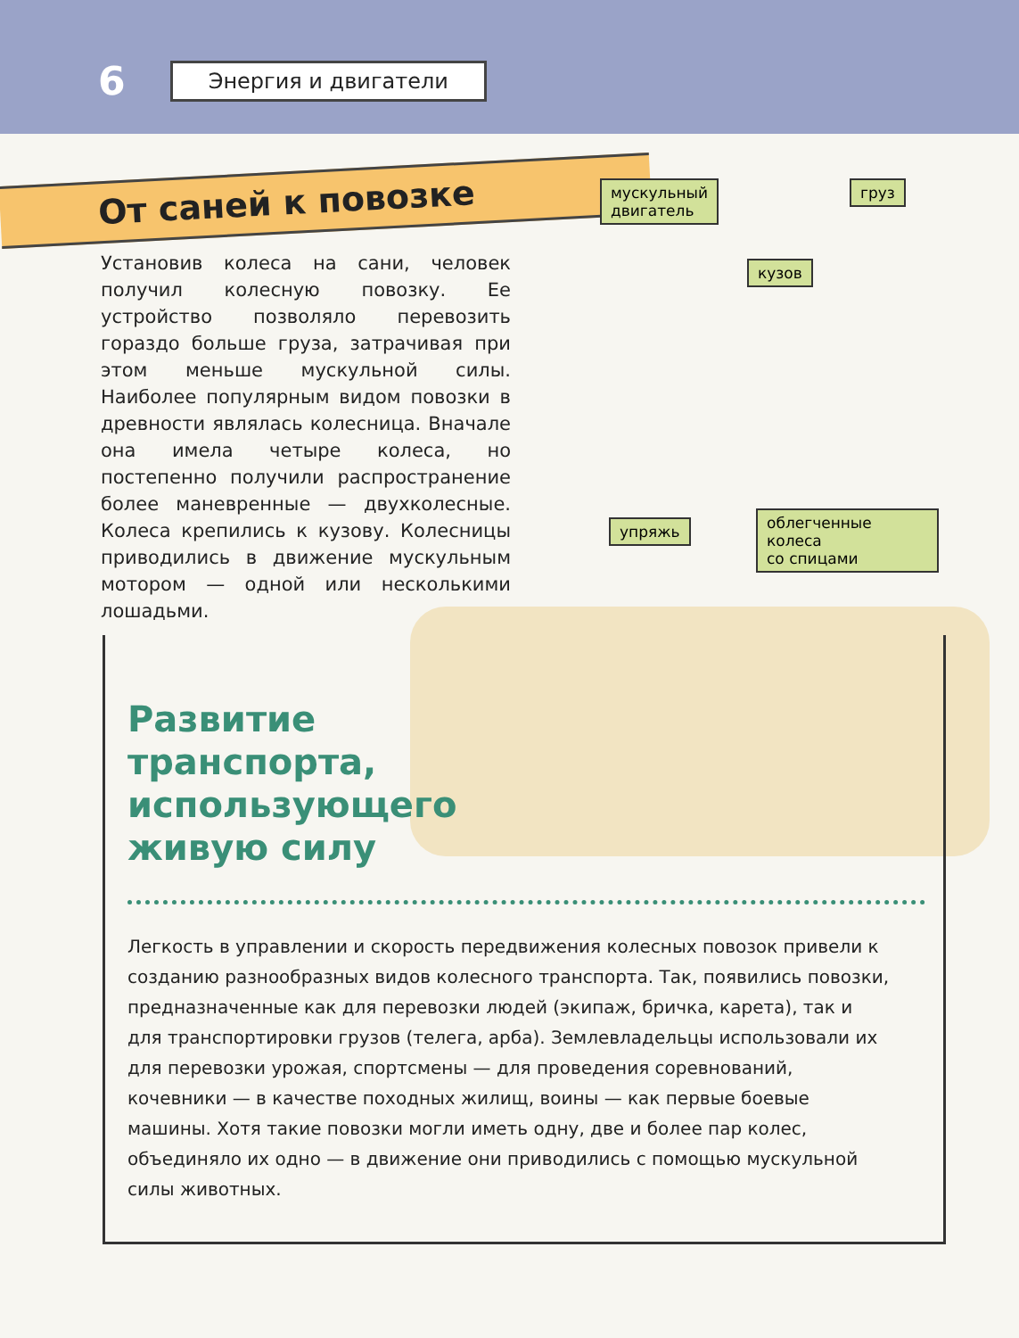6 Энергия и двигатели
От саней к повозке
Установив колеса на сани, человек получил колесную повозку. Ее устройство позволяло перевозить гораздо больше груза, затрачивая при этом меньше мускульной силы. Наиболее популярным видом повозки в древности являлась колесница. Вначале она имела четыре колеса, но постепенно получили распространение более маневренные — двухколесные. Колеса крепились к кузову. Колесницы приводились в движение мускульным мотором — одной или несколькими лошадьми.
мускульный
двигатель
груз
кузов
упряжь
облегченные колеса
со спицами
Развитие транспорта, использующего живую силу
Легкость в управлении и скорость передвижения колесных повозок привели к созданию разнообразных видов колесного транспорта. Так, появились повозки, предназначенные как для перевозки людей (экипаж, бричка, карета), так и для транспортировки грузов (телега, арба). Землевладельцы использовали их для перевозки урожая, спортсмены — для проведения соревнований, кочевники — в качестве походных жилищ, воины — как первые боевые машины. Хотя такие повозки могли иметь одну, две и более пар колес, объединяло их одно — в движение они приводились с помощью мускульной силы животных.